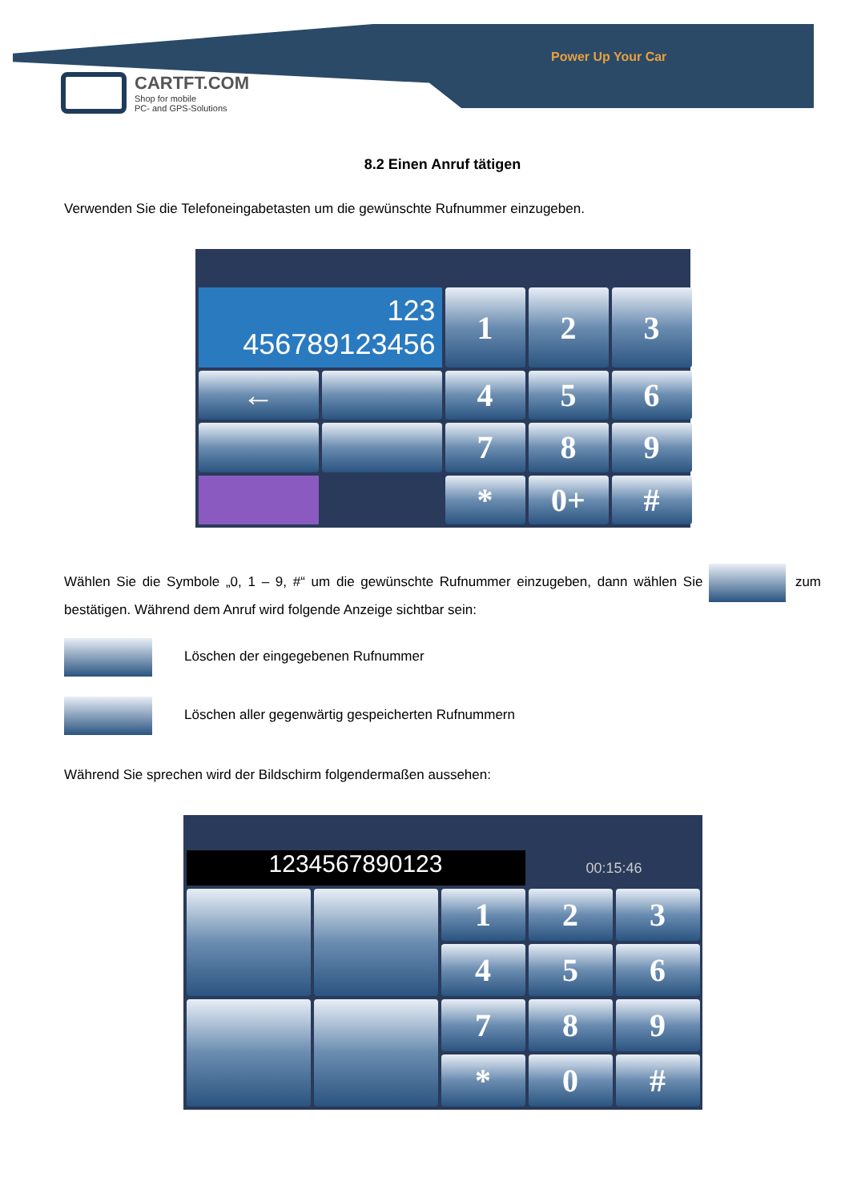Power Up Your Car
CARTFT.COM
Shop for mobile
PC- and GPS-Solutions
8.2 Einen Anruf tätigen
Verwenden Sie die Telefoneingabetasten um die gewünschte Rufnummer einzugeben.
123
456789123456
1
2
3
←
4
5
6
7
8
9
*
0+
#
Wählen Sie die Symbole „0, 1 – 9, #“ um die gewünschte Rufnummer einzugeben, dann wählen Sie zum bestätigen. Während dem Anruf wird folgende Anzeige sichtbar sein:
Löschen der eingegebenen Rufnummer
Löschen aller gegenwärtig gespeicherten Rufnummern
Während Sie sprechen wird der Bildschirm folgendermaßen aussehen:
1234567890123
00:15:46
1
2
3
4
5
6
7
8
9
*
0
#